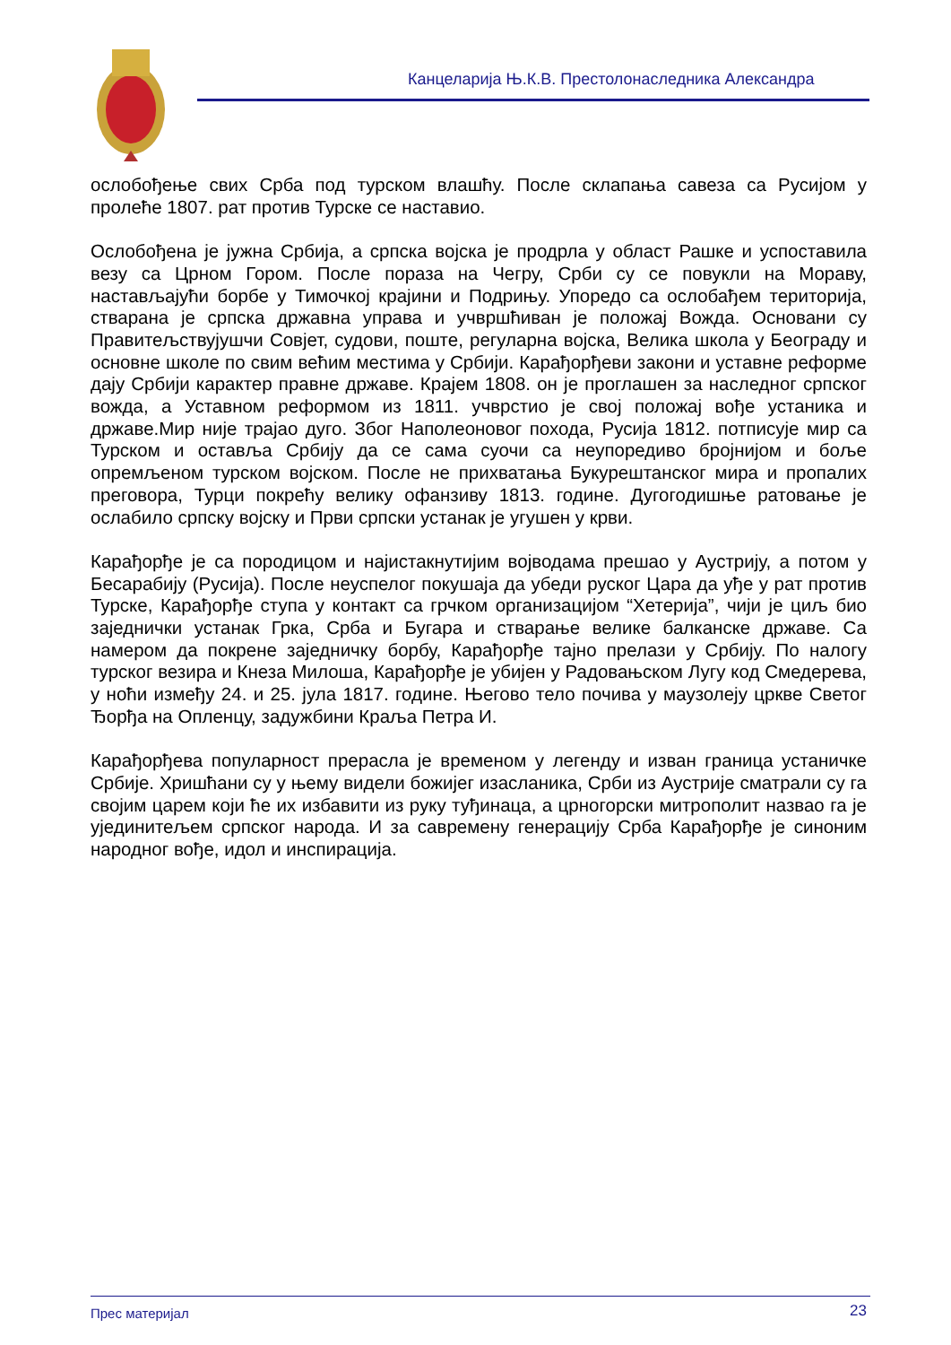Канцеларија Њ.К.В. Престолонаследника Александра
ослобођење свих Срба под турском влашћу. После склапања савеза са Русијом у пролеће 1807. рат против Турске се наставио.
Ослобођена је јужна Србија, а српска војска је продрла у област Рашке и успоставила везу са Црном Гором. После пораза на Чегру, Срби су се повукли на Мораву, настављајући борбе у Тимочкој крајини и Подрињу. Упоредо са ослобађем територија, стварана је српска државна управа и учвршћиван је положај Вожда. Основани су Правитељствујушчи Совјет, судови, поште, регуларна војска, Велика школа у Београду и основне школе по свим већим местима у Србији. Карађорђеви закони и уставне реформе дају Србији карактер правне државе. Крајем 1808. он је проглашен за наследног српског вожда, а Уставном реформом из 1811. учврстио је свој положај вође устаника и државе.Мир није трајао дуго. Због Наполеоновог похода, Русија 1812. потписује мир са Турском и оставља Србију да се сама суочи са неупоредиво бројнијом и боље опремљеном турском војском. После не прихватања Букурештанског мира и пропалих преговора, Турци покрећу велику офанзиву 1813. године. Дугогодишње ратовање је ослабило српску војску и Први српски устанак је угушен у крви.
Карађорђе је са породицом и најистакнутијим војводама прешао у Аустрију, а потом у Бесарабију (Русија). После неуспелог покушаја да убеди руског Цара да уђе у рат против Турске, Карађорђе ступа у контакт са грчком организацијом “Хетерија”, чији је циљ био заједнички устанак Грка, Срба и Бугара и стварање велике балканске државе. Са намером да покрене заједничку борбу, Карађорђе тајно прелази у Србију. По налогу турског везира и Кнеза Милоша, Карађорђе је убијен у Радовањском Лугу код Смедерева, у ноћи између 24. и 25. јула 1817. године. Његово тело почива у маузолеју цркве Светог Ђорђа на Опленцу, задужбини Краља Петра И.
Карађорђева популарност прерасла је временом у легенду и изван граница устаничке Србије. Хришћани су у њему видели божијег изасланика, Срби из Аустрије сматрали су га својим царем који ће их избавити из руку туђинаца, а црногорски митрополит назвао га је ујединитељем српског народа. И за савремену генерацију Срба Карађорђе је синоним народног вође, идол и инспирација.
Прес материјал 23